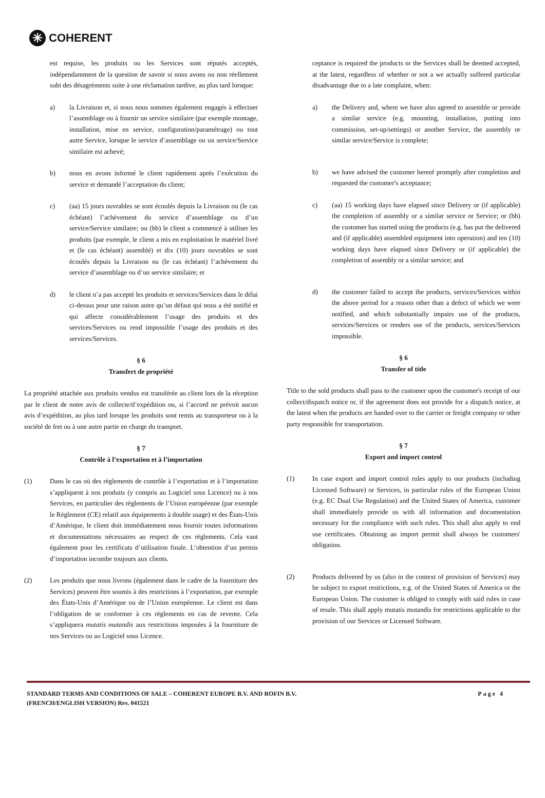✳ COHERENT
est requise, les produits ou les Services sont réputés acceptés, indépendamment de la question de savoir si nous avons ou non réellement subi des désagréments suite à une réclamation tardive, au plus tard lorsque:
a) la Livraison et, si nous nous sommes également engagés à effectuer l’assemblage ou à fournir un service similaire (par exemple montage, installation, mise en service, configuration/paramétrage) ou tout autre Service, lorsque le service d’assemblage ou un service/Service similaire est achevé;
b) nous en avons informé le client rapidement après l’exécution du service et demandé l’acceptation du client;
c) (aa) 15 jours ouvrables se sont écoulés depuis la Livraison ou (le cas échéant) l’achèvement du service d’assemblage ou d’un service/Service similaire; ou (bb) le client a commencé à utiliser les produits (par exemple, le client a mis en exploitation le matériel livré et (le cas échéant) assemblé) et dix (10) jours ouvrables se sont écoulés depuis la Livraison ou (le cas échéant) l’achèvement du service d’assemblage ou d’un service similaire; et
d) le client n’a pas accepté les produits et services/Services dans le délai ci-dessus pour une raison autre qu’un défaut qui nous a été notifié et qui affecte considérablement l’usage des produits et des services/Services ou rend impossible l’usage des produits et des services/Services.
§ 6
Transfert de propriété
La propriété attachée aux produits vendus est transférée au client lors de la réception par le client de notre avis de collecte/d’expédition ou, si l’accord ne prévoit aucun avis d’expédition, au plus tard lorsque les produits sont remis au transporteur ou à la société de fret ou à une autre partie en charge du transport.
§ 7
Contrôle à l’exportation et à l’importation
(1) Dans le cas où des règlements de contrôle à l’exportation et à l’importation s’appliquent à nos produits (y compris au Logiciel sous Licence) ou à nos Services, en particulier des règlements de l’Union européenne (par exemple le Règlement (CE) relatif aux équipements à double usage) et des États-Unis d’Amérique, le client doit immédiatement nous fournir toutes informations et documentations nécessaires au respect de ces règlements. Cela vaut également pour les certificats d’utilisation finale. L’obtention d’un permis d’importation incombe toujours aux clients.
(2) Les produits que nous livrons (également dans le cadre de la fourniture des Services) peuvent être soumis à des restrictions à l’exportation, par exemple des États-Unis d’Amérique ou de l’Union européenne. Le client est dans l’obligation de se conformer à ces règlements en cas de revente. Cela s’appliquera mutatis mutandis aux restrictions imposées à la fourniture de nos Services ou au Logiciel sous Licence.
ceptance is required the products or the Services shall be deemed accepted, at the latest, regardless of whether or not a we actually suffered particular disadvantage due to a late complaint, when:
a) the Delivery and, where we have also agreed to assemble or provide a similar service (e.g. mounting, installation, putting into commission, set-up/settings) or another Service, the assembly or similar service/Service is complete;
b) we have advised the customer hereof promptly after completion and requested the customer's acceptance;
c) (aa) 15 working days have elapsed since Delivery or (if applicable) the completion of assembly or a similar service or Service; or (bb) the customer has started using the products (e.g. has put the delivered and (if applicable) assembled equipment into operation) and ten (10) working days have elapsed since Delivery or (if applicable) the completion of assembly or a similar service; and
d) the customer failed to accept the products, services/Services within the above period for a reason other than a defect of which we were notified, and which substantially impairs use of the products, services/Services or renders use of the products, services/Services impossible.
§ 6
Transfer of title
Title to the sold products shall pass to the customer upon the customer's receipt of our collect/dispatch notice or, if the agreement does not provide for a dispatch notice, at the latest when the products are handed over to the carrier or freight company or other party responsible for transportation.
§ 7
Export and import control
(1) In case export and import control rules apply to our products (including Licensed Software) or Services, in particular rules of the European Union (e.g. EC Dual Use Regulation) and the United States of America, customer shall immediately provide us with all information and documentation necessary for the compliance with such rules. This shall also apply to end use certificates. Obtaining an import permit shall always be customers' obligation.
(2) Products delivered by us (also in the context of provision of Services) may be subject to export restrictions, e.g. of the United States of America or the European Union. The customer is obliged to comply with said rules in case of resale. This shall apply mutatis mutandis for restrictions applicable to the provision of our Services or Licensed Software.
STANDARD TERMS AND CONDITIONS OF SALE – COHERENT EUROPE B.V. AND ROFIN B.V.
(FRENCH/ENGLISH VERSION) Rev. 041521 Page 4